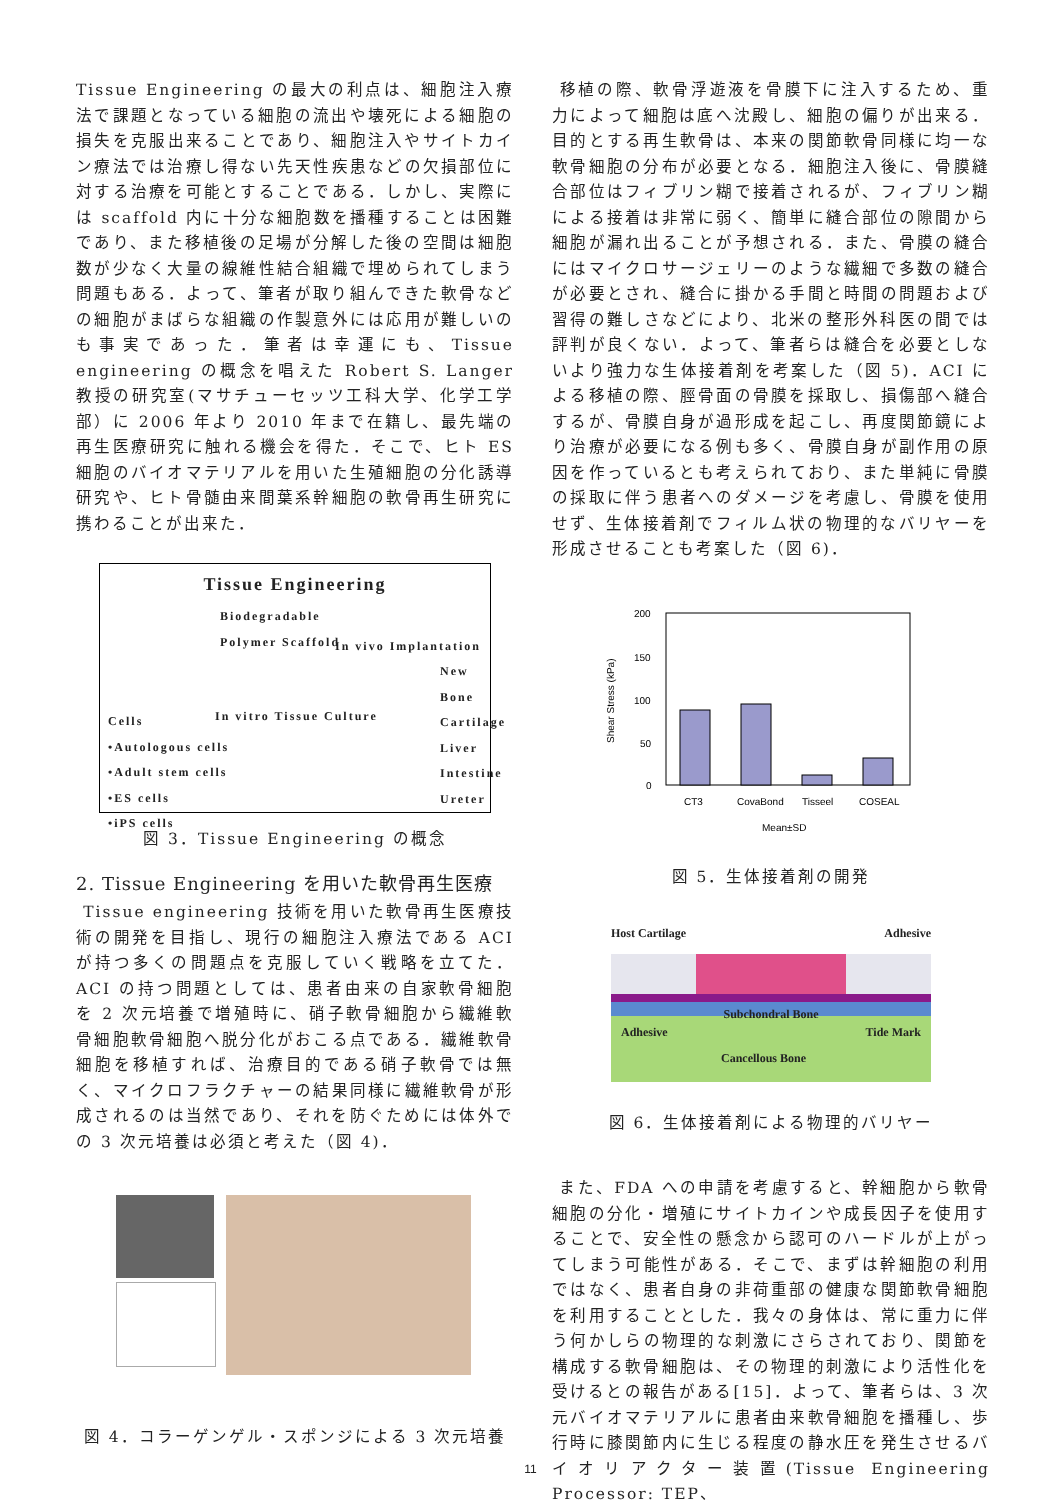Tissue Engineering の最大の利点は、細胞注入療法で課題となっている細胞の流出や壊死による細胞の損失を克服出来ることであり、細胞注入やサイトカイン療法では治療し得ない先天性疾患などの欠損部位に対する治療を可能とすることである．しかし、実際には scaffold 内に十分な細胞数を播種することは困難であり、また移植後の足場が分解した後の空間は細胞数が少なく大量の線維性結合組織で埋められてしまう問題もある．よって、筆者が取り組んできた軟骨などの細胞がまばらな組織の作製意外には応用が難しいのも事実であった．筆者は幸運にも、Tissue engineering の概念を唱えた Robert S. Langer 教授の研究室(マサチューセッツ工科大学、化学工学部）に 2006 年より 2010 年まで在籍し、最先端の再生医療研究に触れる機会を得た．そこで、ヒト ES 細胞のバイオマテリアルを用いた生殖細胞の分化誘導研究や、ヒト骨髄由来間葉系幹細胞の軟骨再生研究に携わることが出来た．
Tissue Engineering
Biodegradable
Polymer Scaffold
In vivo Implantation
New
Bone
Cartilage
Liver
Intestine
Ureter
In vitro Tissue Culture
Cells
•Autologous cells
•Adult stem cells
•ES cells
•iPS cells
図 3．Tissue Engineering の概念
2. Tissue Engineering を用いた軟骨再生医療
Tissue engineering 技術を用いた軟骨再生医療技術の開発を目指し、現行の細胞注入療法である ACI が持つ多くの問題点を克服していく戦略を立てた．ACI の持つ問題としては、患者由来の自家軟骨細胞を 2 次元培養で増殖時に、硝子軟骨細胞から繊維軟骨細胞軟骨細胞へ脱分化がおこる点である．繊維軟骨細胞を移植すれば、治療目的である硝子軟骨では無く、マイクロフラクチャーの結果同様に繊維軟骨が形成されるのは当然であり、それを防ぐためには体外での 3 次元培養は必須と考えた（図 4)．
図 4．コラーゲンゲル・スポンジによる 3 次元培養
移植の際、軟骨浮遊液を骨膜下に注入するため、重力によって細胞は底へ沈殿し、細胞の偏りが出来る．目的とする再生軟骨は、本来の関節軟骨同様に均一な軟骨細胞の分布が必要となる．細胞注入後に、骨膜縫合部位はフィブリン糊で接着されるが、フィブリン糊による接着は非常に弱く、簡単に縫合部位の隙間から細胞が漏れ出ることが予想される．また、骨膜の縫合にはマイクロサージェリーのような繊細で多数の縫合が必要とされ、縫合に掛かる手間と時間の問題および習得の難しさなどにより、北米の整形外科医の間では評判が良くない．よって、筆者らは縫合を必要としないより強力な生体接着剤を考案した（図 5)．ACI による移植の際、脛骨面の骨膜を採取し、損傷部へ縫合するが、骨膜自身が過形成を起こし、再度関節鏡により治療が必要になる例も多く、骨膜自身が副作用の原因を作っているとも考えられており、また単純に骨膜の採取に伴う患者へのダメージを考慮し、骨膜を使用せず、生体接着剤でフィルム状の物理的なバリヤーを形成させることも考案した（図 6)．
200
150
100
50
0
Shear Stress (kPa)
CT3
CovaBond
Tisseel
COSEAL
Mean±SD
図 5．生体接着剤の開発
Host Cartilage Adhesive
Subchondral Bone
Adhesive Tide Mark
Cancellous Bone
図 6．生体接着剤による物理的バリヤー
また、FDA への申請を考慮すると、幹細胞から軟骨細胞の分化・増殖にサイトカインや成長因子を使用することで、安全性の懸念から認可のハードルが上がってしまう可能性がある．そこで、まずは幹細胞の利用ではなく、患者自身の非荷重部の健康な関節軟骨細胞を利用することとした．我々の身体は、常に重力に伴う何かしらの物理的な刺激にさらされており、関節を構成する軟骨細胞は、その物理的刺激により活性化を受けるとの報告がある[15]．よって、筆者らは、3 次元バイオマテリアルに患者由来軟骨細胞を播種し、歩行時に膝関節内に生じる程度の静水圧を発生させるバイオリアクター装置(Tissue Engineering Processor: TEP、
11